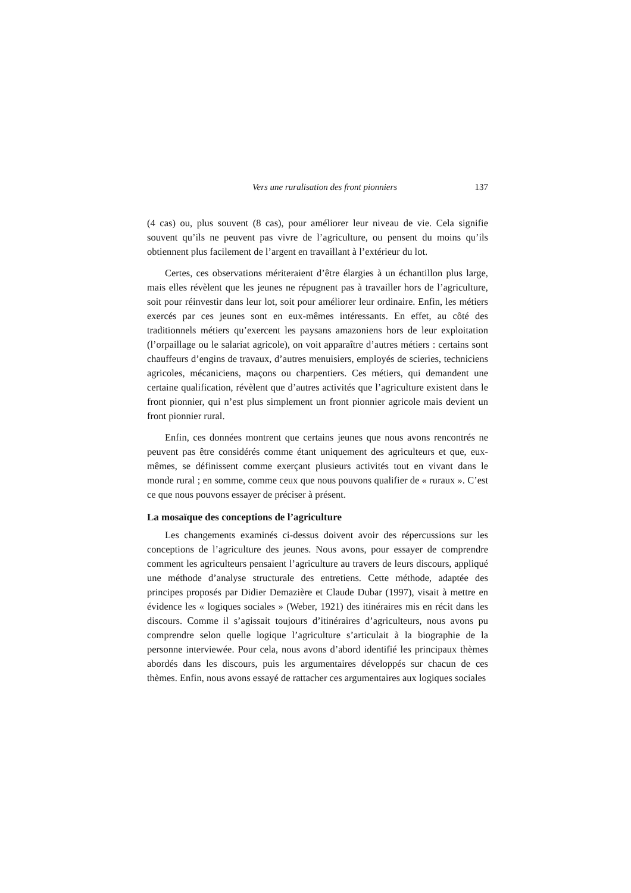Vers une ruralisation des front pionniers 137
(4 cas) ou, plus souvent (8 cas), pour améliorer leur niveau de vie. Cela signifie souvent qu’ils ne peuvent pas vivre de l’agriculture, ou pensent du moins qu’ils obtiennent plus facilement de l’argent en travaillant à l’extérieur du lot.
Certes, ces observations mériteraient d’être élargies à un échantillon plus large, mais elles révèlent que les jeunes ne répugnent pas à travailler hors de l’agriculture, soit pour réinvestir dans leur lot, soit pour améliorer leur ordinaire. Enfin, les métiers exercés par ces jeunes sont en eux-mêmes intéressants. En effet, au côté des traditionnels métiers qu’exercent les paysans amazoniens hors de leur exploitation (l’orpaillage ou le salariat agricole), on voit apparaître d’autres métiers : certains sont chauffeurs d’engins de travaux, d’autres menuisiers, employés de scieries, techniciens agricoles, mécaniciens, maçons ou charpentiers. Ces métiers, qui demandent une certaine qualification, révèlent que d’autres activités que l’agriculture existent dans le front pionnier, qui n’est plus simplement un front pionnier agricole mais devient un front pionnier rural.
Enfin, ces données montrent que certains jeunes que nous avons rencontrés ne peuvent pas être considérés comme étant uniquement des agriculteurs et que, eux-mêmes, se définissent comme exerçant plusieurs activités tout en vivant dans le monde rural ; en somme, comme ceux que nous pouvons qualifier de « ruraux ». C’est ce que nous pouvons essayer de préciser à présent.
La mosaïque des conceptions de l’agriculture
Les changements examinés ci-dessus doivent avoir des répercussions sur les conceptions de l’agriculture des jeunes. Nous avons, pour essayer de comprendre comment les agriculteurs pensaient l’agriculture au travers de leurs discours, appliqué une méthode d’analyse structurale des entretiens. Cette méthode, adaptée des principes proposés par Didier Demazière et Claude Dubar (1997), visait à mettre en évidence les « logiques sociales » (Weber, 1921) des itinéraires mis en récit dans les discours. Comme il s’agissait toujours d’itinéraires d’agriculteurs, nous avons pu comprendre selon quelle logique l’agriculture s’articulait à la biographie de la personne interviewée. Pour cela, nous avons d’abord identifié les principaux thèmes abordés dans les discours, puis les argumentaires développés sur chacun de ces thèmes. Enfin, nous avons essayé de rattacher ces argumentaires aux logiques sociales